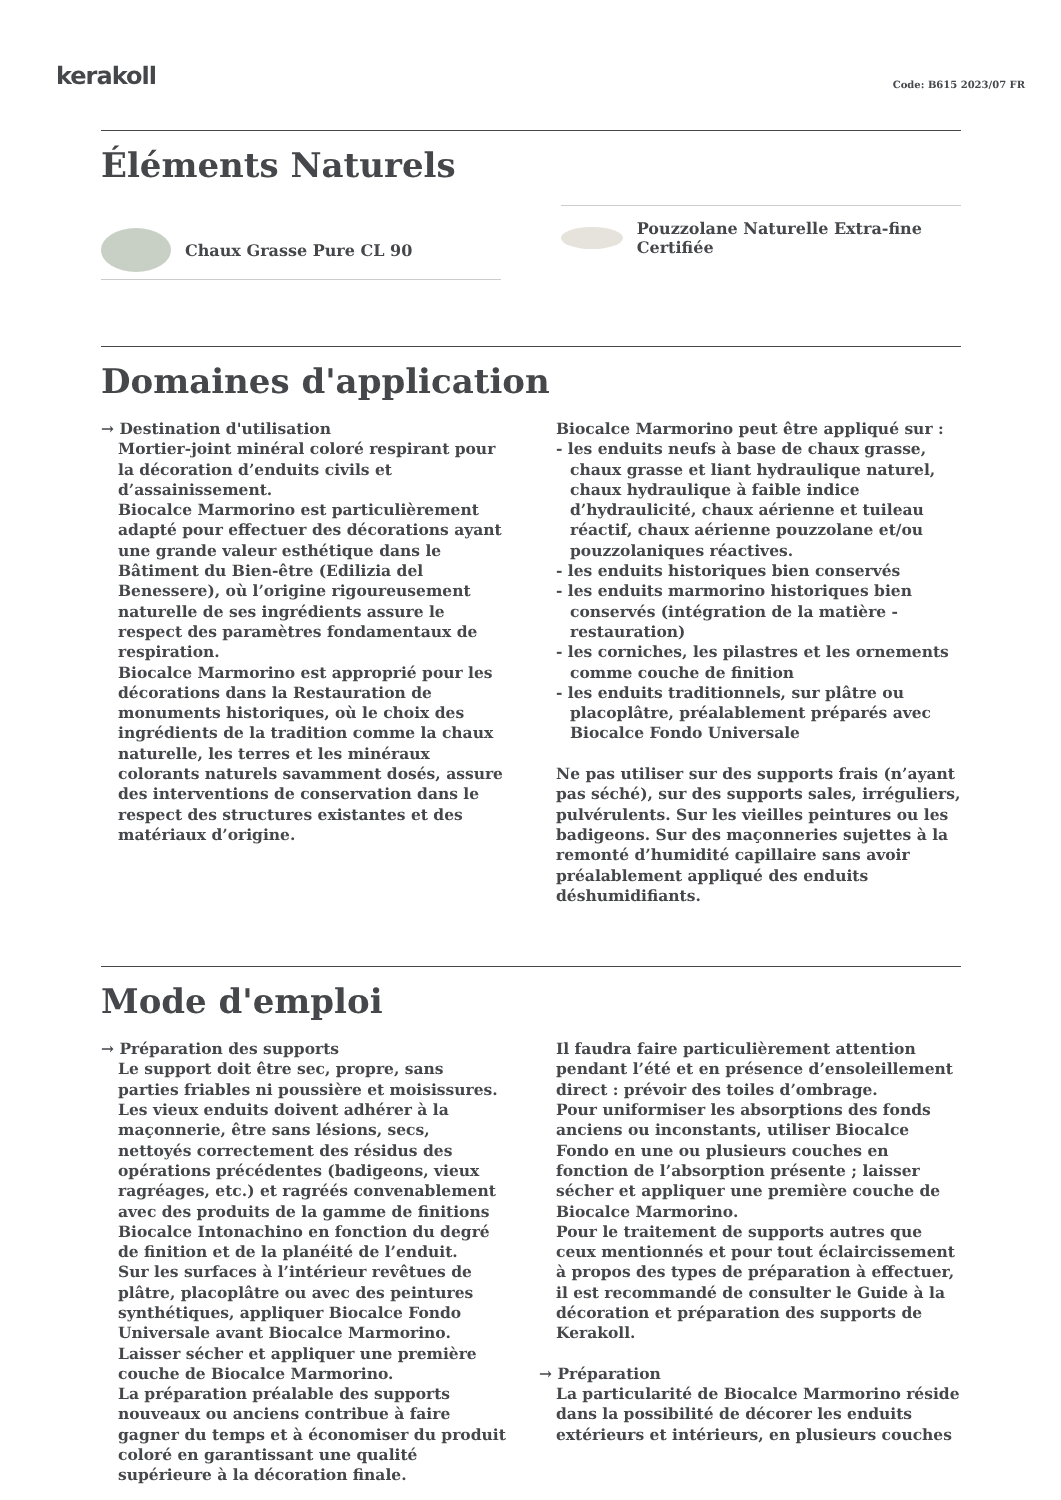kerakoll
Code: B615 2023/07 FR
Éléments Naturels
Chaux Grasse Pure CL 90
Pouzzolane Naturelle Extra-fine Certifiée
Domaines d'application
→ Destination d'utilisation
Mortier-joint minéral coloré respirant pour la décoration d’enduits civils et d’assainissement.
Biocalce Marmorino est particulièrement adapté pour effectuer des décorations ayant une grande valeur esthétique dans le Bâtiment du Bien-être (Edilizia del Benessere), où l’origine rigoureusement naturelle de ses ingrédients assure le respect des paramètres fondamentaux de respiration.
Biocalce Marmorino est approprié pour les décorations dans la Restauration de monuments historiques, où le choix des ingrédients de la tradition comme la chaux naturelle, les terres et les minéraux colorants naturels savamment dosés, assure des interventions de conservation dans le respect des structures existantes et des matériaux d’origine.
Biocalce Marmorino peut être appliqué sur :
- les enduits neufs à base de chaux grasse, chaux grasse et liant hydraulique naturel, chaux hydraulique à faible indice d’hydraulicité, chaux aérienne et tuileau réactif, chaux aérienne pouzzolane et/ou pouzzolaniques réactives.
- les enduits historiques bien conservés
- les enduits marmorino historiques bien conservés (intégration de la matière - restauration)
- les corniches, les pilastres et les ornements comme couche de finition
- les enduits traditionnels, sur plâtre ou placoplâtre, préalablement préparés avec Biocalce Fondo Universale
Ne pas utiliser sur des supports frais (n’ayant pas séché), sur des supports sales, irréguliers, pulvérulents. Sur les vieilles peintures ou les badigeons. Sur des maçonneries sujettes à la remonté d’humidité capillaire sans avoir préalablement appliqué des enduits déshumidifiants.
Mode d'emploi
→ Préparation des supports
Le support doit être sec, propre, sans parties friables ni poussière et moisissures. Les vieux enduits doivent adhérer à la maçonnerie, être sans lésions, secs, nettoyés correctement des résidus des opérations précédentes (badigeons, vieux ragréages, etc.) et ragréés convenablement avec des produits de la gamme de finitions Biocalce Intonachino en fonction du degré de finition et de la planéité de l’enduit.
Sur les surfaces à l’intérieur revêtues de plâtre, placoplâtre ou avec des peintures synthétiques, appliquer Biocalce Fondo Universale avant Biocalce Marmorino. Laisser sécher et appliquer une première couche de Biocalce Marmorino.
La préparation préalable des supports nouveaux ou anciens contribue à faire gagner du temps et à économiser du produit coloré en garantissant une qualité supérieure à la décoration finale.
Il faudra faire particulièrement attention pendant l’été et en présence d’ensoleillement direct : prévoir des toiles d’ombrage.
Pour uniformiser les absorptions des fonds anciens ou inconstants, utiliser Biocalce Fondo en une ou plusieurs couches en fonction de l’absorption présente ; laisser sécher et appliquer une première couche de Biocalce Marmorino.
Pour le traitement de supports autres que ceux mentionnés et pour tout éclaircissement à propos des types de préparation à effectuer, il est recommandé de consulter le Guide à la décoration et préparation des supports de Kerakoll.
→ Préparation
La particularité de Biocalce Marmorino réside dans la possibilité de décorer les enduits extérieurs et intérieurs, en plusieurs couches